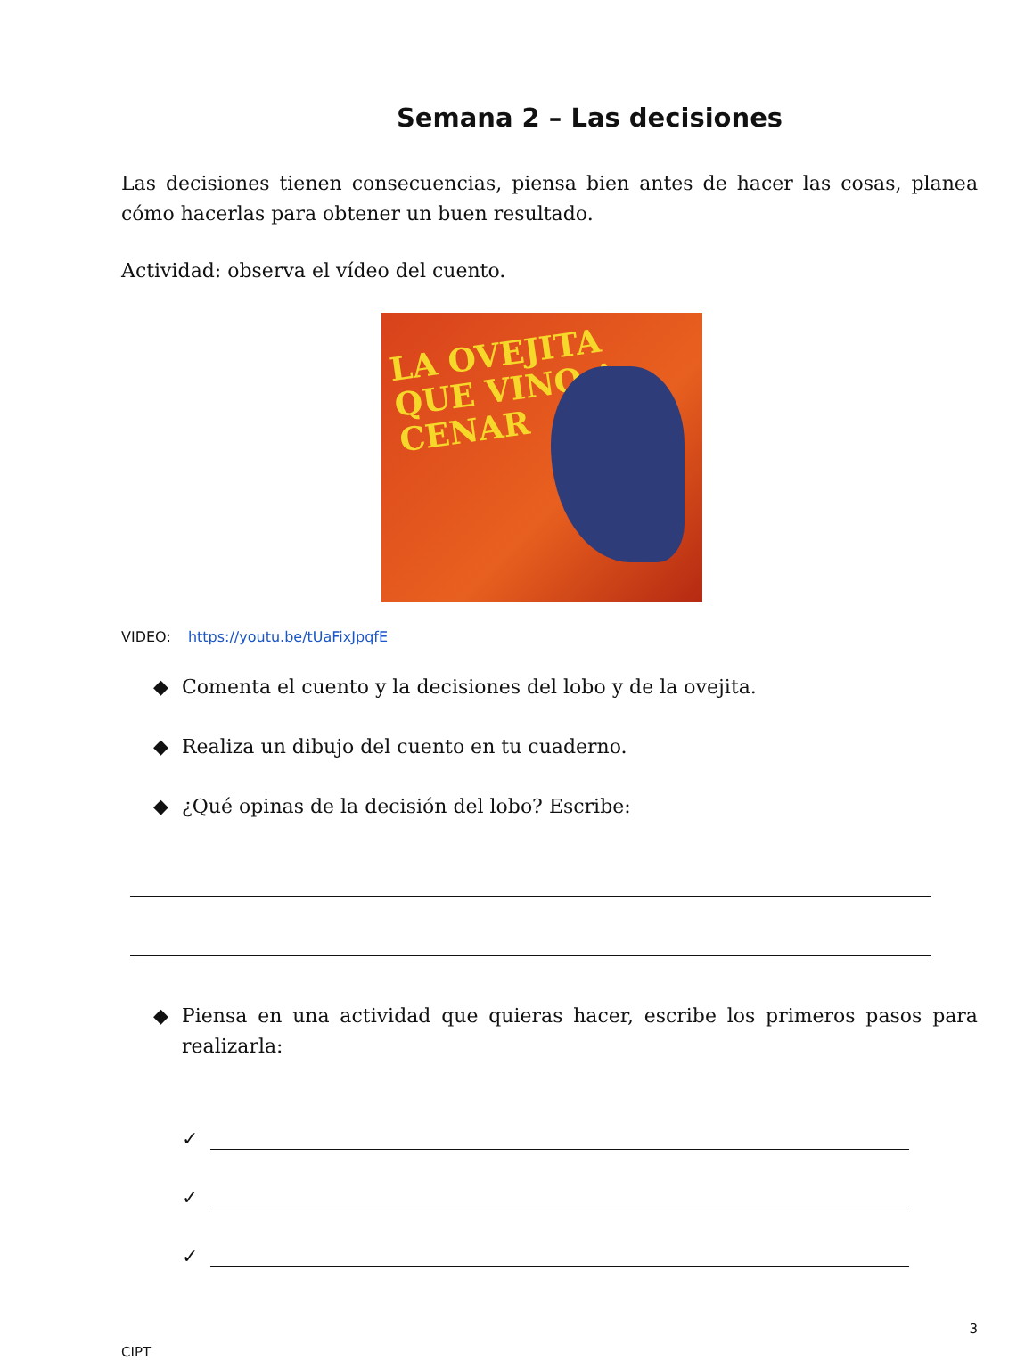Semana 2 – Las decisiones
Las decisiones tienen consecuencias, piensa bien antes de hacer las cosas, planea cómo hacerlas para obtener un buen resultado.
Actividad: observa el vídeo del cuento.
LA OVEJITA
QUE VINO A
CENAR
VIDEO: https://youtu.be/tUaFixJpqfE
◆ Comenta el cuento y la decisiones del lobo y de la ovejita.
◆ Realiza un dibujo del cuento en tu cuaderno.
◆ ¿Qué opinas de la decisión del lobo? Escribe:
◆ Piensa en una actividad que quieras hacer, escribe los primeros pasos para realizarla:
✓
✓
✓
3
CIPT